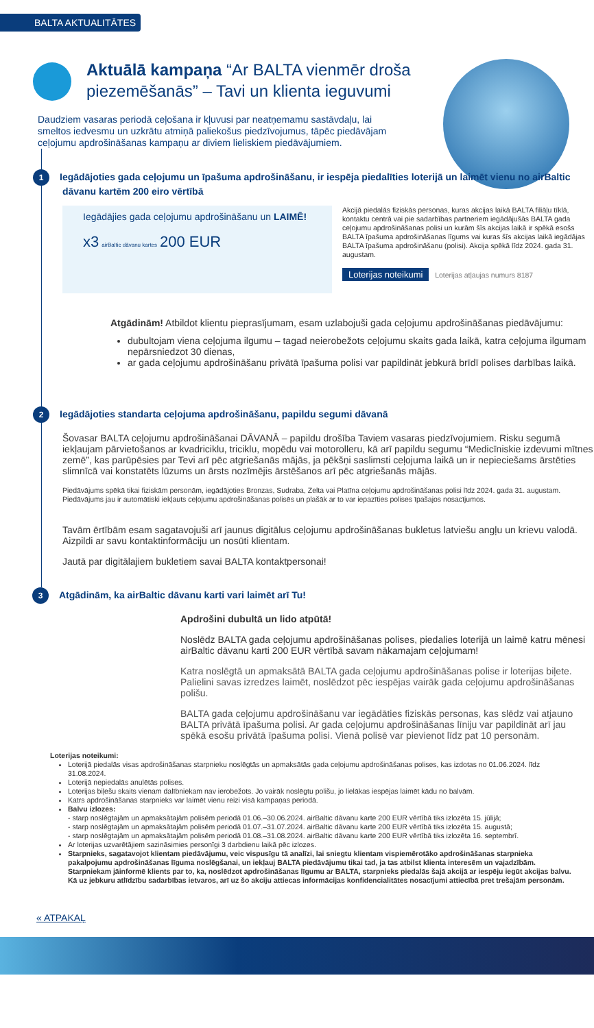BALTA AKTUALITĀTES
Aktuālā kampaņa “Ar BALTA vienmēr droša piezemēšanās” – Tavi un klienta ieguvumi
Daudziem vasaras periodā ceļošana ir kļuvusi par neatņemamu sastāvdaļu, lai smeltos iedvesmu un uzkrātu atmiņā paliekošus piedzīvojumus, tāpēc piedāvājam ceļojumu apdrošināšanas kampaņu ar diviem lieliskiem piedāvājumiem.
1 Iegādājoties gada ceļojumu un īpašuma apdrošināšanu, ir iespēja piedalīties loterijā un laimēt vienu no airBaltic dāvanu kartēm 200 eiro vērtībā
Iegādājies gada ceļojumu apdrošināšanu un LAIMĒ!
x3 airBaltic dāvanu kartes 200 EUR
Akcijā piedalās fiziskās personas, kuras akcijas laikā BALTA filiāļu tīklā, kontaktu centrā vai pie sadarbības partneriem iegādājušās BALTA gada ceļojumu apdrošināšanas polisi un kurām šīs akcijas laikā ir spēkā esošs BALTA īpašuma apdrošināšanas līgums vai kuras šīs akcijas laikā iegādājas BALTA īpašuma apdrošināšanu (polisi). Akcija spēkā līdz 2024. gada 31. augustam.
Loterijas noteikumi Loterijas atļaujas numurs 8187
Atgādinām! Atbildot klientu pieprasījumam, esam uzlabojuši gada ceļojumu apdrošināšanas piedāvājumu:
dubultojam viena ceļojuma ilgumu – tagad neierobežots ceļojumu skaits gada laikā, katra ceļojuma ilgumam nepārsniedzot 30 dienas,
ar gada ceļojumu apdrošināšanu privātā īpašuma polisi var papildināt jebkurā brīdī polises darbības laikā.
2 Iegādājoties standarta ceļojuma apdrošināšanu, papildu segumi dāvanā
Šovasar BALTA ceļojumu apdrošināšanai DĀVANĀ – papildu drošība Taviem vasaras piedzīvojumiem. Risku segumā iekļaujam pārvietošanos ar kvadriciklu, triciklu, mopēdu vai motorolleru, kā arī papildu segumu “Medicīniskie izdevumi mītnes zemē”, kas parūpēsies par Tevi arī pēc atgriešanās mājās, ja pēkšņi saslimsti ceļojuma laikā un ir nepieciešams ārstēties slimnīcā vai konstatēts lūzums un ārsts nozīmējis ārstēšanos arī pēc atgriešanās mājās.
Piedāvājums spēkā tikai fiziskām personām, iegādājoties Bronzas, Sudraba, Zelta vai Platīna ceļojumu apdrošināšanas polisi līdz 2024. gada 31. augustam. Piedāvājums jau ir automātiski iekļauts ceļojumu apdrošināšanas polisēs un plašāk ar to var iepazīties polises īpašajos nosacījumos.
Tavām ērtībām esam sagatavojuši arī jaunus digitālus ceļojumu apdrošināšanas bukletus latviešu angļu un krievu valodā. Aizpildi ar savu kontaktinformāciju un nosūti klientam.
Jautā par digitālajiem bukletiem savai BALTA kontaktpersonai!
3 Atgādinām, ka airBaltic dāvanu karti vari laimēt arī Tu!
Apdrošini dubultā un lido atpūtā!
Noslēdz BALTA gada ceļojumu apdrošināšanas polises, piedalies loterijā un laimē katru mēnesi airBaltic dāvanu karti 200 EUR vērtībā savam nākamajam ceļojumam!
Katra noslēgtā un apmaksātā BALTA gada ceļojumu apdrošināšanas polise ir loterijas biļete. Palielini savas izredzes laimēt, noslēdzot pēc iespējas vairāk gada ceļojumu apdrošināšanas polišu.
BALTA gada ceļojumu apdrošināšanu var iegādāties fiziskās personas, kas slēdz vai atjauno BALTA privātā īpašuma polisi. Ar gada ceļojumu apdrošināšanas līniju var papildināt arī jau spēkā esošu privātā īpašuma polisi. Vienā polisē var pievienot līdz pat 10 personām.
Loterijas noteikumi:
Loterijā piedalās visas apdrošināšanas starpnieku noslēgtās un apmaksātās gada ceļojumu apdrošināšanas polises, kas izdotas no 01.06.2024. līdz 31.08.2024.
Loterijā nepiedalās anulētās polises.
Loterijas biļešu skaits vienam dalībniekam nav ierobežots. Jo vairāk noslēgtu polišu, jo lielākas iespējas laimēt kādu no balvām.
Katrs apdrošināšanas starpnieks var laimēt vienu reizi visā kampaņas periodā.
Balvu izlozes:
- starp noslēgtajām un apmaksātajām polisēm periodā 01.06.–30.06.2024. airBaltic dāvanu karte 200 EUR vērtībā tiks izlozēta 15. jūlijā;
- starp noslēgtajām un apmaksātajām polisēm periodā 01.07.–31.07.2024. airBaltic dāvanu karte 200 EUR vērtībā tiks izlozēta 15. augustā;
- starp noslēgtajām un apmaksātajām polisēm periodā 01.08.–31.08.2024. airBaltic dāvanu karte 200 EUR vērtībā tiks izlozēta 16. septembrī.
Ar loterijas uzvarētājiem sazināsimies personīgi 3 darbdienu laikā pēc izlozes.
Starpnieks, sagatavojot klientam piedāvājumu, veic vispusīgu tā analīzi, lai sniegtu klientam vispiemērotāko apdrošināšanas starpnieka pakalpojumu apdrošināšanas līguma noslēgšanai, un iekļauj BALTA piedāvājumu tikai tad, ja tas atbilst klienta interesēm un vajadzībām. Starpniekam jāinformē klients par to, ka, noslēdzot apdrošināšanas līgumu ar BALTA, starpnieks piedalās šajā akcijā ar iespēju iegūt akcijas balvu. Kā uz jebkuru atlīdzību sadarbības ietvaros, arī uz šo akciju attiecas informācijas konfidencialitātes nosacījumi attiecībā pret trešajām personām.
« ATPAKAĻ